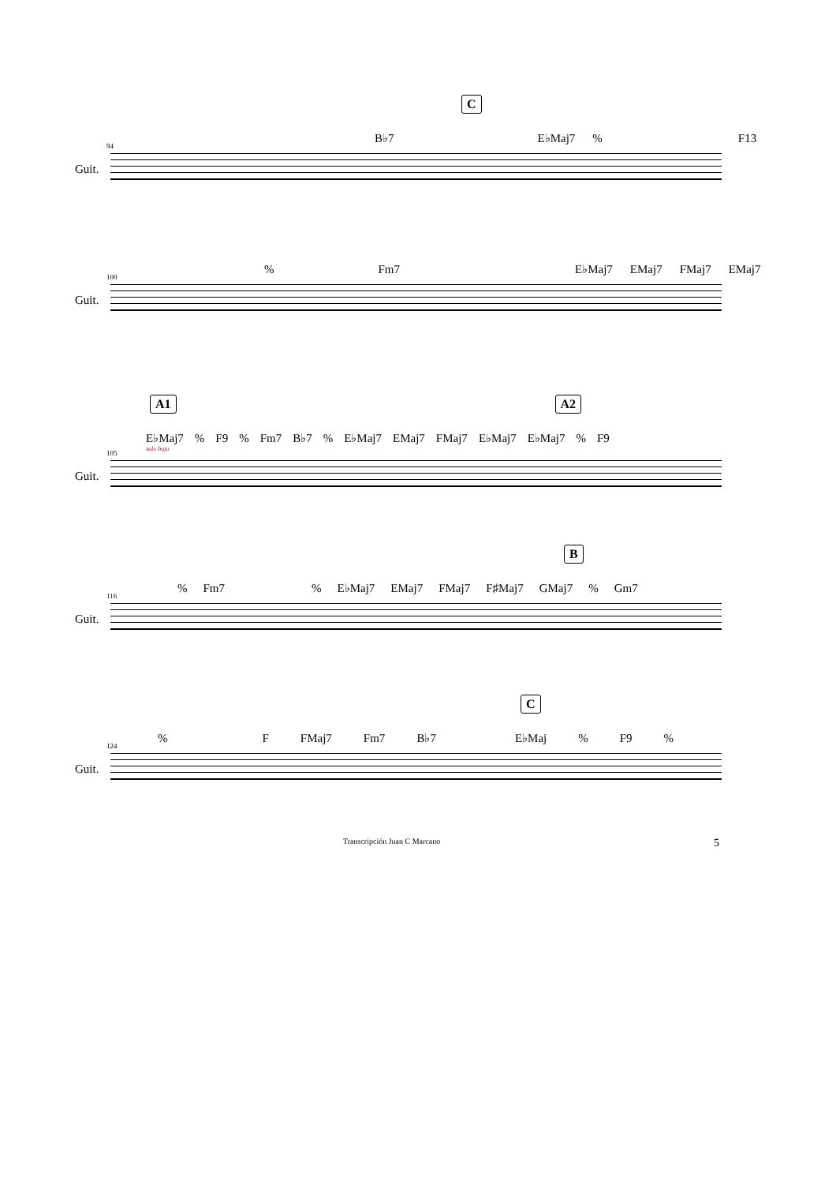C
B♭7 E♭Maj7% F13
Guit.
94
% Fm7 E♭Maj7 EMaj7 FMaj7 EMaj7
Guit.
100
A1 A2
E♭Maj7% F9% Fm7 B♭7% E♭Maj7 EMaj7 FMaj7 E♭Maj7 E♭Maj7% F9
solo bajo
Guit.
105
B
% Fm7% E♭Maj7 EMaj7 FMaj7 F♯Maj7 GMaj7% Gm7
Guit.
116
C
% F FMaj7 Fm7 B♭7 E♭Maj% F9%
Guit.
124
Transcripción Juan C Marcano 5